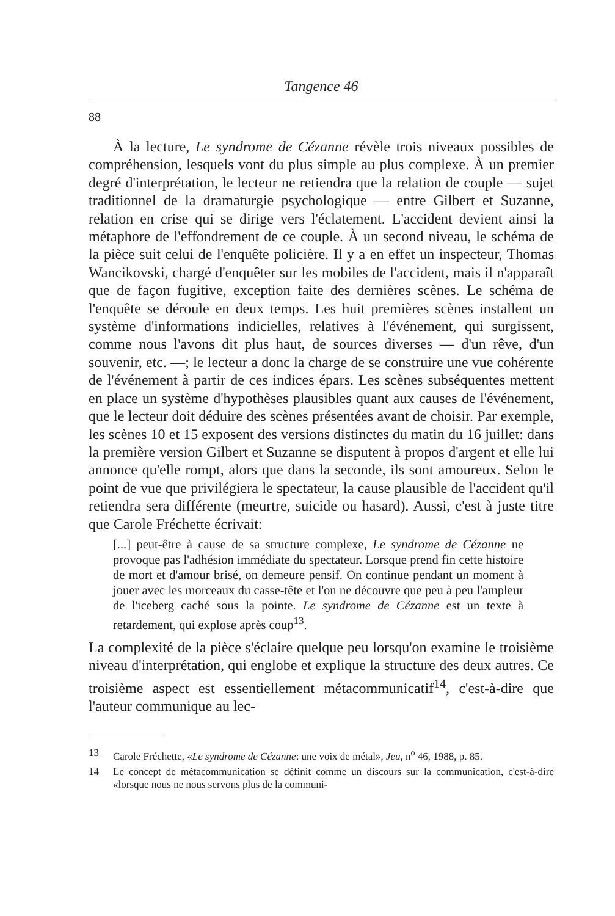Tangence 46
88
À la lecture, Le syndrome de Cézanne révèle trois niveaux possibles de compréhension, lesquels vont du plus simple au plus complexe. À un premier degré d'interprétation, le lecteur ne retiendra que la relation de couple — sujet traditionnel de la dramaturgie psychologique — entre Gilbert et Suzanne, relation en crise qui se dirige vers l'éclatement. L'accident devient ainsi la métaphore de l'effondrement de ce couple. À un second niveau, le schéma de la pièce suit celui de l'enquête policière. Il y a en effet un inspecteur, Thomas Wancikovski, chargé d'enquêter sur les mobiles de l'accident, mais il n'apparaît que de façon fugitive, exception faite des dernières scènes. Le schéma de l'enquête se déroule en deux temps. Les huit premières scènes installent un système d'informations indicielles, relatives à l'événement, qui surgissent, comme nous l'avons dit plus haut, de sources diverses — d'un rêve, d'un souvenir, etc. —; le lecteur a donc la charge de se construire une vue cohérente de l'événement à partir de ces indices épars. Les scènes subséquentes mettent en place un système d'hypothèses plausibles quant aux causes de l'événement, que le lecteur doit déduire des scènes présentées avant de choisir. Par exemple, les scènes 10 et 15 exposent des versions distinctes du matin du 16 juillet: dans la première version Gilbert et Suzanne se disputent à propos d'argent et elle lui annonce qu'elle rompt, alors que dans la seconde, ils sont amoureux. Selon le point de vue que privilégiera le spectateur, la cause plausible de l'accident qu'il retiendra sera différente (meurtre, suicide ou hasard). Aussi, c'est à juste titre que Carole Fréchette écrivait:
[...] peut-être à cause de sa structure complexe, Le syndrome de Cézanne ne provoque pas l'adhésion immédiate du spectateur. Lorsque prend fin cette histoire de mort et d'amour brisé, on demeure pensif. On continue pendant un moment à jouer avec les morceaux du casse-tête et l'on ne découvre que peu à peu l'ampleur de l'iceberg caché sous la pointe. Le syndrome de Cézanne est un texte à retardement, qui explose après coup<sup>13</sup>.
La complexité de la pièce s'éclaire quelque peu lorsqu'on examine le troisième niveau d'interprétation, qui englobe et explique la structure des deux autres. Ce troisième aspect est essentiellement métacommunicatif<sup>14</sup>, c'est-à-dire que l'auteur communique au lec-
13 Carole Fréchette, «Le syndrome de Cézanne: une voix de métal», Jeu, n<sup>o</sup> 46, 1988, p. 85.
14 Le concept de métacommunication se définit comme un discours sur la communication, c'est-à-dire «lorsque nous ne nous servons plus de la communi-